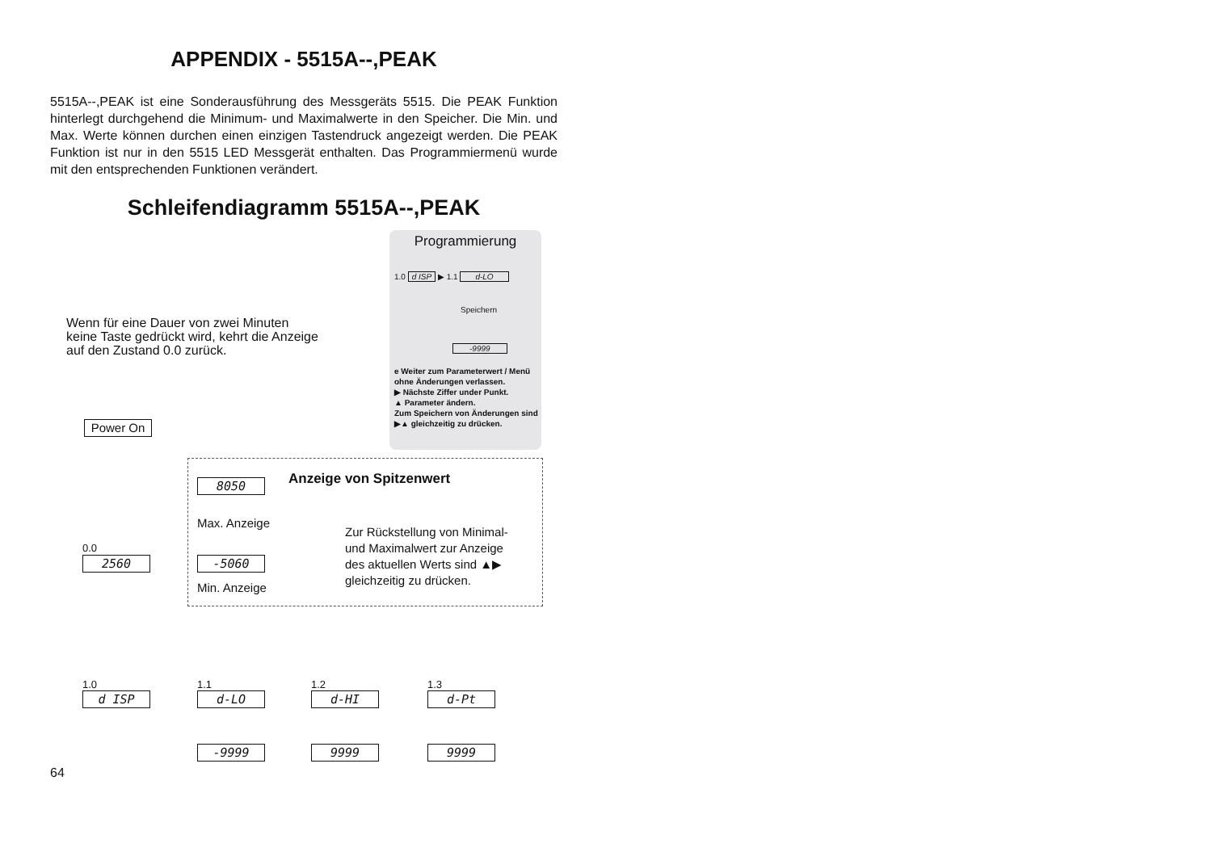APPENDIX - 5515A--,PEAK
5515A--,PEAK ist eine Sonderausführung des Messgeräts 5515. Die PEAK Funktion hinterlegt durchgehend die Minimum- und Maximalwerte in den Speicher. Die Min. und Max. Werte können durchen einen einzigen Tastendruck angezeigt werden. Die PEAK Funktion ist nur in den 5515 LED Messgerät enthalten. Das Programmiermenü wurde mit den entsprechenden Funktionen verändert.
Schleifendiagramm 5515A--,PEAK
Programmierung
1.0 d ISP ▶ 1.1 d-LO
Speichern
-9999
e Weiter zum Parameterwert / Menü ohne Änderungen verlassen.
▶ Nächste Ziffer under Punkt.
▲ Parameter ändern.
Zum Speichern von Änderungen sind ▶▲ gleichzeitig zu drücken.
Wenn für eine Dauer von zwei Minuten
keine Taste gedrückt wird, kehrt die Anzeige
auf den Zustand 0.0 zurück.
Power On
Anzeige von Spitzenwert
8050
Max. Anzeige
Zur Rückstellung von Minimal-
und Maximalwert zur Anzeige
des aktuellen Werts sind ▲▶
gleichzeitig zu drücken.
0.0
2560 -5060
Min. Anzeige
1.0
d ISP
1.1
d-LO
1.2
d-HI
1.3
d-Pt
-9999 9999 9999
64